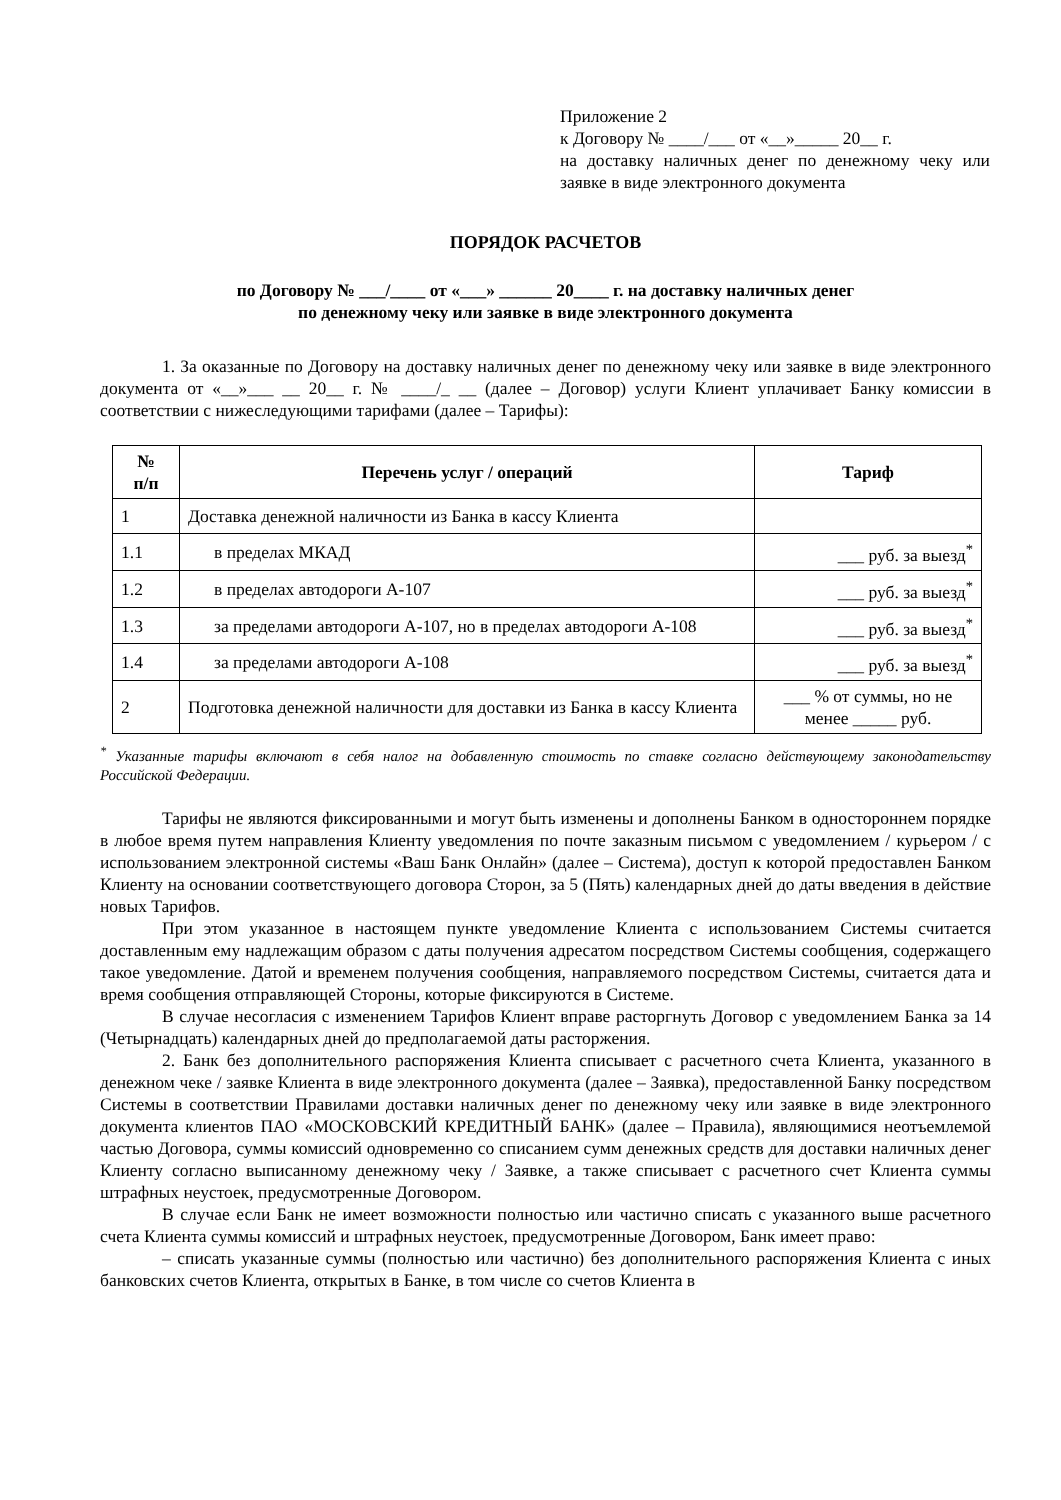Приложение 2
к Договору № ____/___ от «__»_____ 20__ г.
на доставку наличных денег по денежному чеку или заявке в виде электронного документа
ПОРЯДОК РАСЧЕТОВ
по Договору № ___/____ от «___» ______ 20____ г. на доставку наличных денег
по денежному чеку или заявке в виде электронного документа
1. За оказанные по Договору на доставку наличных денег по денежному чеку или заявке в виде электронного документа от «__»___ __ 20__ г. № ____/_ __ (далее – Договор) услуги Клиент уплачивает Банку комиссии в соответствии с нижеследующими тарифами (далее – Тарифы):
| № п/п | Перечень услуг / операций | Тариф |
| --- | --- | --- |
| 1 | Доставка денежной наличности из Банка в кассу Клиента | |
| 1.1 | в пределах МКАД | ___ руб. за выезд<sup>*</sup> |
| 1.2 | в пределах автодороги А-107 | ___ руб. за выезд<sup>*</sup> |
| 1.3 | за пределами автодороги А-107, но в пределах автодороги А-108 | ___ руб. за выезд<sup>*</sup> |
| 1.4 | за пределами автодороги А-108 | ___ руб. за выезд<sup>*</sup> |
| 2 | Подготовка денежной наличности для доставки из Банка в кассу Клиента | ___ % от суммы, но не менее _____ руб. |
<sup>*</sup> Указанные тарифы включают в себя налог на добавленную стоимость по ставке согласно действующему законодательству Российской Федерации.
Тарифы не являются фиксированными и могут быть изменены и дополнены Банком в одностороннем порядке в любое время путем направления Клиенту уведомления по почте заказным письмом с уведомлением / курьером / с использованием электронной системы «Ваш Банк Онлайн» (далее – Система), доступ к которой предоставлен Банком Клиенту на основании соответствующего договора Сторон, за 5 (Пять) календарных дней до даты введения в действие новых Тарифов.
При этом указанное в настоящем пункте уведомление Клиента с использованием Системы считается доставленным ему надлежащим образом с даты получения адресатом посредством Системы сообщения, содержащего такое уведомление. Датой и временем получения сообщения, направляемого посредством Системы, считается дата и время сообщения отправляющей Стороны, которые фиксируются в Системе.
В случае несогласия с изменением Тарифов Клиент вправе расторгнуть Договор с уведомлением Банка за 14 (Четырнадцать) календарных дней до предполагаемой даты расторжения.
2. Банк без дополнительного распоряжения Клиента списывает с расчетного счета Клиента, указанного в денежном чеке / заявке Клиента в виде электронного документа (далее – Заявка), предоставленной Банку посредством Системы в соответствии Правилами доставки наличных денег по денежному чеку или заявке в виде электронного документа клиентов ПАО «МОСКОВСКИЙ КРЕДИТНЫЙ БАНК» (далее – Правила), являющимися неотъемлемой частью Договора, суммы комиссий одновременно со списанием сумм денежных средств для доставки наличных денег Клиенту согласно выписанному денежному чеку / Заявке, а также списывает с расчетного счет Клиента суммы штрафных неустоек, предусмотренные Договором.
В случае если Банк не имеет возможности полностью или частично списать с указанного выше расчетного счета Клиента суммы комиссий и штрафных неустоек, предусмотренные Договором, Банк имеет право:
– списать указанные суммы (полностью или частично) без дополнительного распоряжения Клиента с иных банковских счетов Клиента, открытых в Банке, в том числе со счетов Клиента в